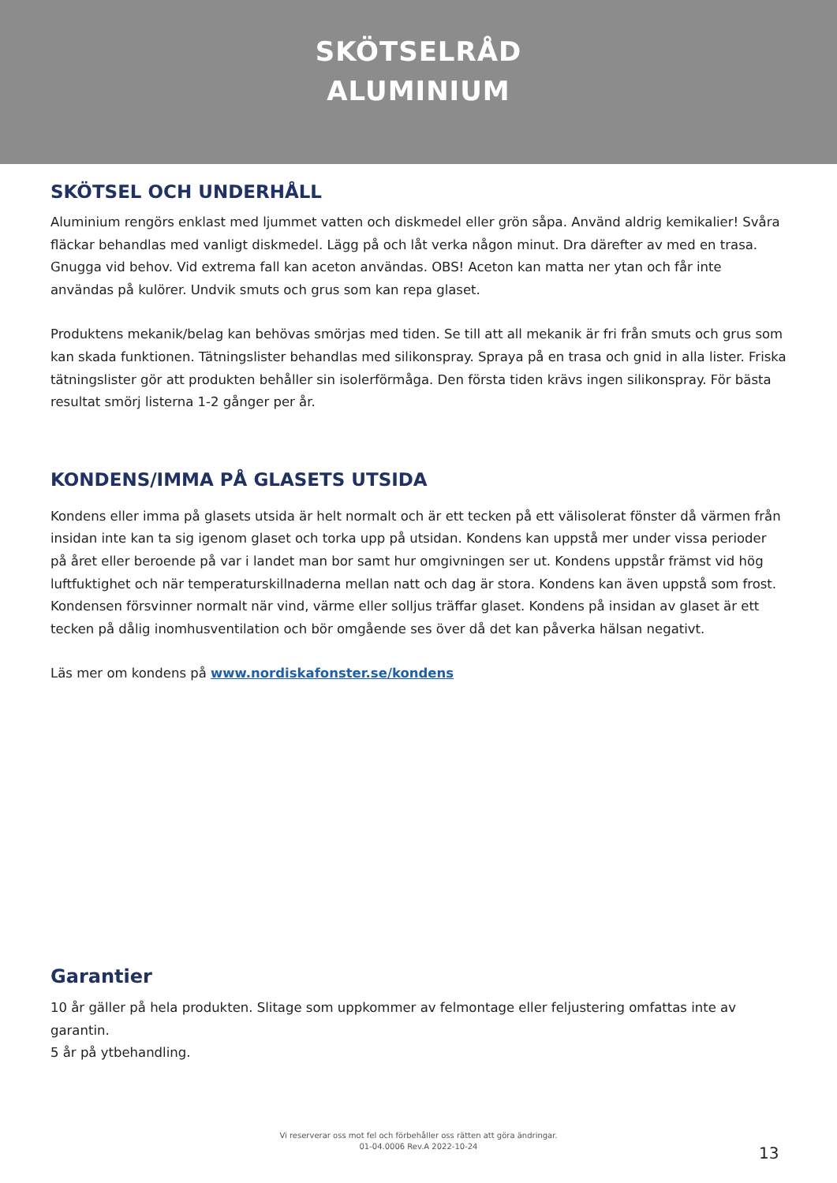SKÖTSELRÅD
ALUMINIUM
SKÖTSEL OCH UNDERHÅLL
Aluminium rengörs enklast med ljummet vatten och diskmedel eller grön såpa. Använd aldrig kemikalier! Svåra fläckar behandlas med vanligt diskmedel. Lägg på och låt verka någon minut. Dra därefter av med en trasa. Gnugga vid behov. Vid extrema fall kan aceton användas. OBS! Aceton kan matta ner ytan och får inte användas på kulörer. Undvik smuts och grus som kan repa glaset.
Produktens mekanik/belag kan behövas smörjas med tiden. Se till att all mekanik är fri från smuts och grus som kan skada funktionen. Tätningslister behandlas med silikonspray. Spraya på en trasa och gnid in alla lister. Friska tätningslister gör att produkten behåller sin isolerförmåga. Den första tiden krävs ingen silikonspray. För bästa resultat smörj listerna 1-2 gånger per år.
KONDENS/IMMA PÅ GLASETS UTSIDA
Kondens eller imma på glasets utsida är helt normalt och är ett tecken på ett välisolerat fönster då värmen från insidan inte kan ta sig igenom glaset och torka upp på utsidan. Kondens kan uppstå mer under vissa perioder på året eller beroende på var i landet man bor samt hur omgivningen ser ut. Kondens uppstår främst vid hög luftfuktighet och när temperaturskillnaderna mellan natt och dag är stora. Kondens kan även uppstå som frost. Kondensen försvinner normalt när vind, värme eller solljus träffar glaset. Kondens på insidan av glaset är ett tecken på dålig inomhusventilation och bör omgående ses över då det kan påverka hälsan negativt.
Läs mer om kondens på www.nordiskafonster.se/kondens
Garantier
10 år gäller på hela produkten. Slitage som uppkommer av felmontage eller feljustering omfattas inte av garantin.
5 år på ytbehandling.
Vi reserverar oss mot fel och förbehåller oss rätten att göra ändringar.
01-04.0006 Rev.A 2022-10-24
13